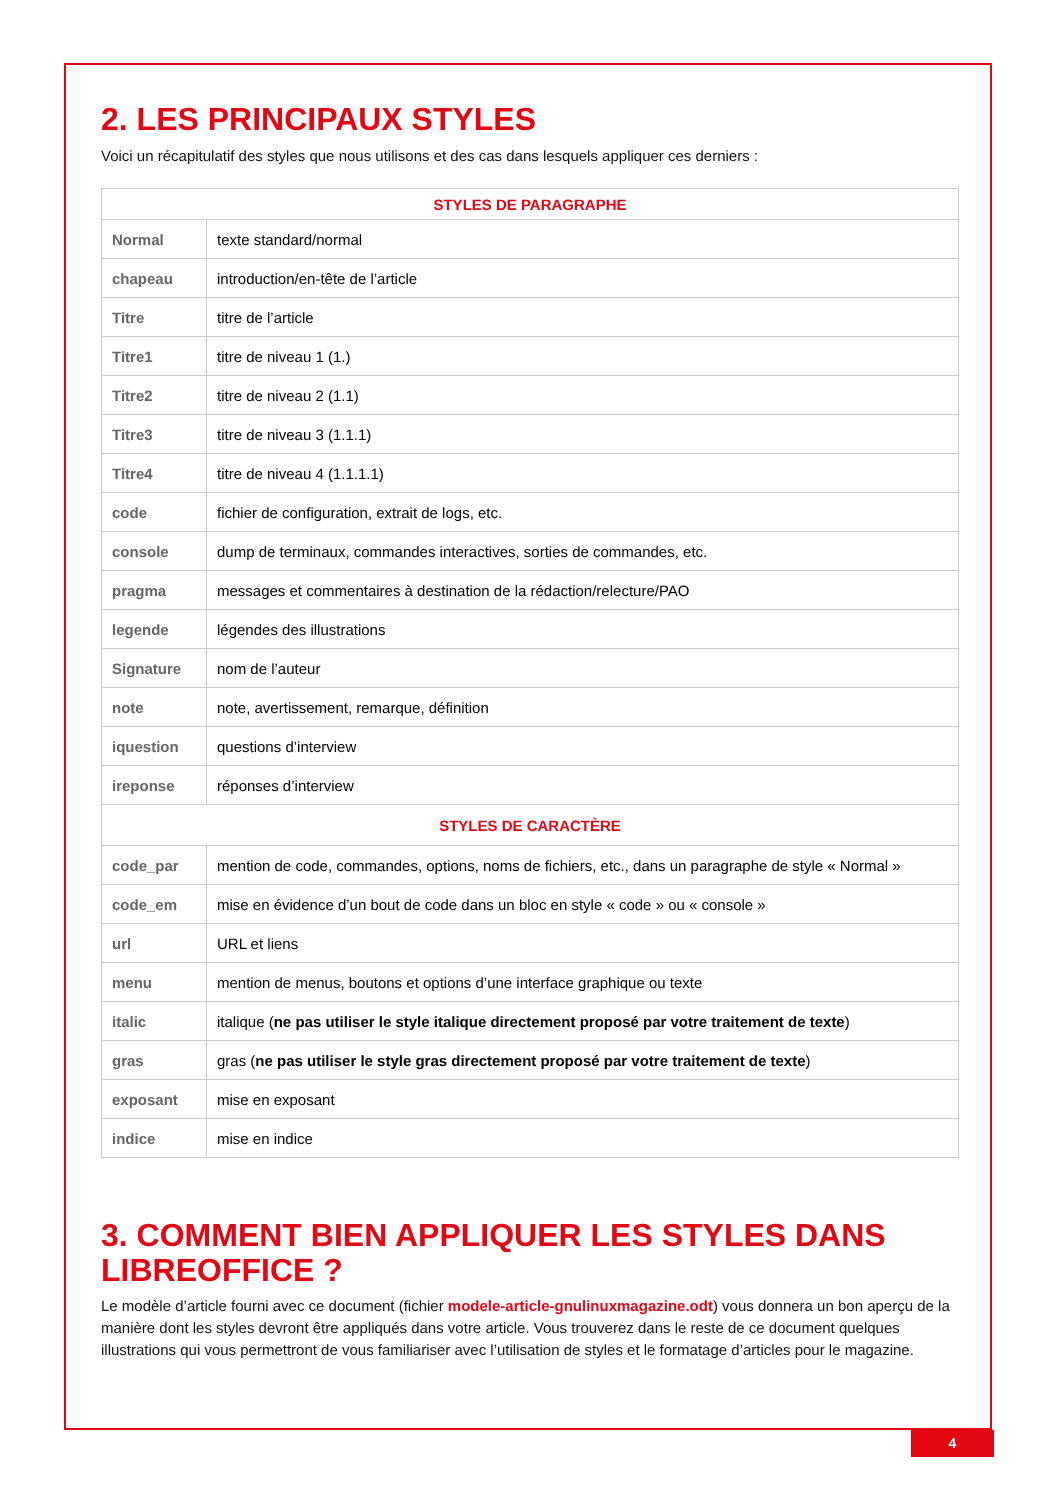2. LES PRINCIPAUX STYLES
Voici un récapitulatif des styles que nous utilisons et des cas dans lesquels appliquer ces derniers :
| STYLES DE PARAGRAPHE | |
| --- | --- |
| Normal | texte standard/normal |
| chapeau | introduction/en-tête de l’article |
| Titre | titre de l’article |
| Titre1 | titre de niveau 1 (1.) |
| Titre2 | titre de niveau 2 (1.1) |
| Titre3 | titre de niveau 3 (1.1.1) |
| Titre4 | titre de niveau 4 (1.1.1.1) |
| code | fichier de configuration, extrait de logs, etc. |
| console | dump de terminaux, commandes interactives, sorties de commandes, etc. |
| pragma | messages et commentaires à destination de la rédaction/relecture/PAO |
| legende | légendes des illustrations |
| Signature | nom de l’auteur |
| note | note, avertissement, remarque, définition |
| iquestion | questions d’interview |
| ireponse | réponses d’interview |
| STYLES DE CARACTÈRE | |
| code_par | mention de code, commandes, options, noms de fichiers, etc., dans un paragraphe de style « Normal » |
| code_em | mise en évidence d’un bout de code dans un bloc en style « code » ou « console » |
| url | URL et liens |
| menu | mention de menus, boutons et options d’une interface graphique ou texte |
| italic | italique ( ne pas utiliser le style italique directement proposé par votre traitement de texte ) |
| gras | gras ( ne pas utiliser le style gras directement proposé par votre traitement de texte ) |
| exposant | mise en exposant |
| indice | mise en indice |
3. COMMENT BIEN APPLIQUER LES STYLES DANS LIBREOFFICE ?
Le modèle d’article fourni avec ce document (fichier modele-article-gnulinuxmagazine.odt) vous donnera un bon aperçu de la manière dont les styles devront être appliqués dans votre article. Vous trouverez dans le reste de ce document quelques illustrations qui vous permettront de vous familiariser avec l’utilisation de styles et le formatage d’articles pour le magazine.
4